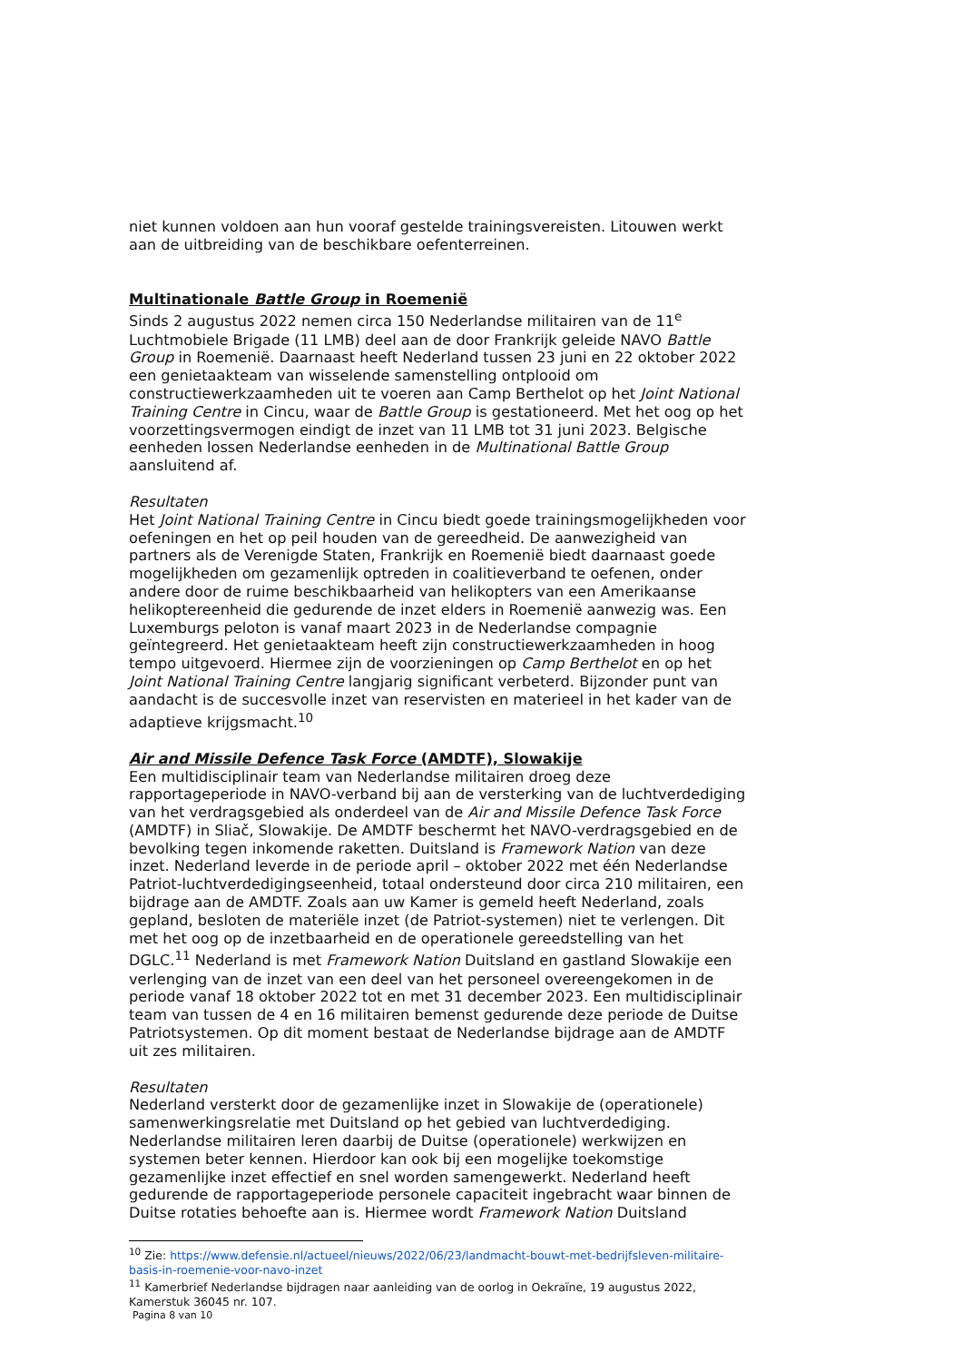niet kunnen voldoen aan hun vooraf gestelde trainingsvereisten. Litouwen werkt aan de uitbreiding van de beschikbare oefenterreinen.
Multinationale Battle Group in Roemenië
Sinds 2 augustus 2022 nemen circa 150 Nederlandse militairen van de 11<sup>e</sup> Luchtmobiele Brigade (11 LMB) deel aan de door Frankrijk geleide NAVO Battle Group in Roemenië. Daarnaast heeft Nederland tussen 23 juni en 22 oktober 2022 een genietaakteam van wisselende samenstelling ontplooid om constructiewerkzaamheden uit te voeren aan Camp Berthelot op het Joint National Training Centre in Cincu, waar de Battle Group is gestationeerd. Met het oog op het voorzettingsvermogen eindigt de inzet van 11 LMB tot 31 juni 2023. Belgische eenheden lossen Nederlandse eenheden in de Multinational Battle Group aansluitend af.
Resultaten
Het Joint National Training Centre in Cincu biedt goede trainingsmogelijkheden voor oefeningen en het op peil houden van de gereedheid. De aanwezigheid van partners als de Verenigde Staten, Frankrijk en Roemenië biedt daarnaast goede mogelijkheden om gezamenlijk optreden in coalitieverband te oefenen, onder andere door de ruime beschikbaarheid van helikopters van een Amerikaanse helikoptereenheid die gedurende de inzet elders in Roemenië aanwezig was. Een Luxemburgs peloton is vanaf maart 2023 in de Nederlandse compagnie geïntegreerd. Het genietaakteam heeft zijn constructiewerkzaamheden in hoog tempo uitgevoerd. Hiermee zijn de voorzieningen op Camp Berthelot en op het Joint National Training Centre langjarig significant verbeterd. Bijzonder punt van aandacht is de succesvolle inzet van reservisten en materieel in het kader van de adaptieve krijgsmacht.<sup>10</sup>
Air and Missile Defence Task Force (AMDTF), Slowakije
Een multidisciplinair team van Nederlandse militairen droeg deze rapportageperiode in NAVO-verband bij aan de versterking van de luchtverdediging van het verdragsgebied als onderdeel van de Air and Missile Defence Task Force (AMDTF) in Sliač, Slowakije. De AMDTF beschermt het NAVO-verdragsgebied en de bevolking tegen inkomende raketten. Duitsland is Framework Nation van deze inzet. Nederland leverde in de periode april – oktober 2022 met één Nederlandse Patriot-luchtverdedigingseenheid, totaal ondersteund door circa 210 militairen, een bijdrage aan de AMDTF. Zoals aan uw Kamer is gemeld heeft Nederland, zoals gepland, besloten de materiële inzet (de Patriot-systemen) niet te verlengen. Dit met het oog op de inzetbaarheid en de operationele gereedstelling van het DGLC.<sup>11</sup> Nederland is met Framework Nation Duitsland en gastland Slowakije een verlenging van de inzet van een deel van het personeel overeengekomen in de periode vanaf 18 oktober 2022 tot en met 31 december 2023. Een multidisciplinair team van tussen de 4 en 16 militairen bemenst gedurende deze periode de Duitse Patriotsystemen. Op dit moment bestaat de Nederlandse bijdrage aan de AMDTF uit zes militairen.
Resultaten
Nederland versterkt door de gezamenlijke inzet in Slowakije de (operationele) samenwerkingsrelatie met Duitsland op het gebied van luchtverdediging. Nederlandse militairen leren daarbij de Duitse (operationele) werkwijzen en systemen beter kennen. Hierdoor kan ook bij een mogelijke toekomstige gezamenlijke inzet effectief en snel worden samengewerkt. Nederland heeft gedurende de rapportageperiode personele capaciteit ingebracht waar binnen de Duitse rotaties behoefte aan is. Hiermee wordt Framework Nation Duitsland
<sup>10</sup> Zie: https://www.defensie.nl/actueel/nieuws/2022/06/23/landmacht-bouwt-met-bedrijfsleven-militaire-basis-in-roemenie-voor-navo-inzet
<sup>11</sup> Kamerbrief Nederlandse bijdragen naar aanleiding van de oorlog in Oekraïne, 19 augustus 2022, Kamerstuk 36045 nr. 107.
Pagina 8 van 10